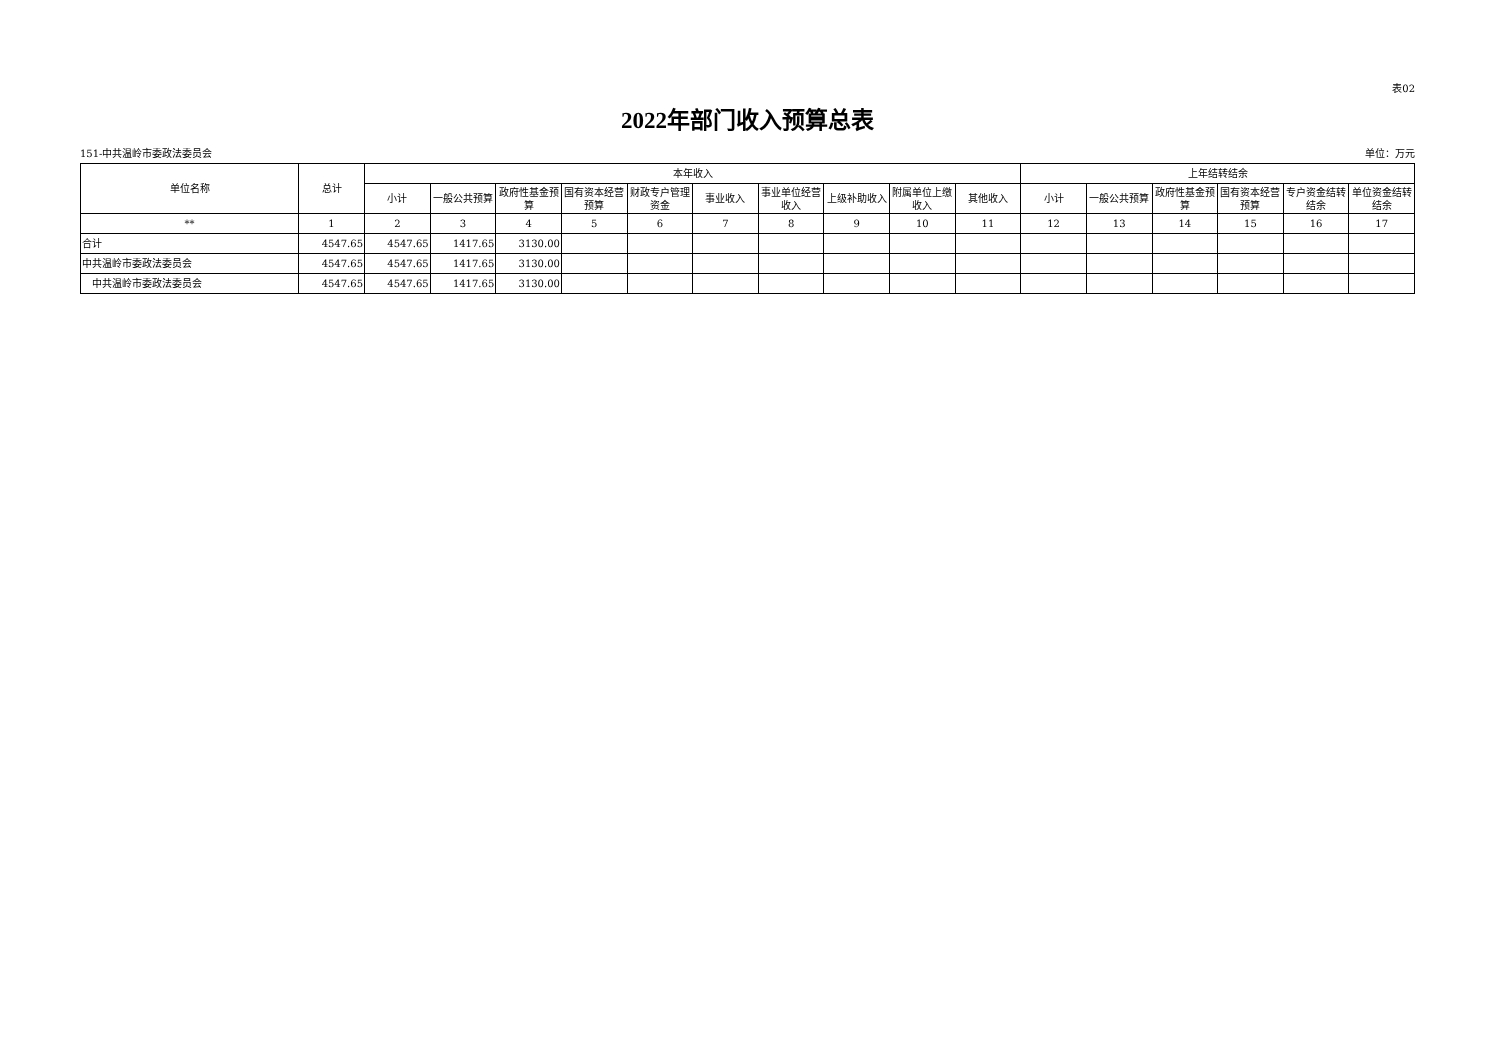表02
2022年部门收入预算总表
151-中共温岭市委政法委员会 单位：万元
| 单位名称 | 总计 | 本年收入 | | | | | | | | | | 上年结转结余 | | | | | |
| --- | --- | --- | --- | --- | --- | --- | --- | --- | --- | --- | --- | --- | --- | --- | --- | --- | --- |
| | | 小计 | 一般公共预算 | 政府性基金预算 | 国有资本经营预算 | 财政专户管理资金 | 事业收入 | 事业单位经营收入 | 上级补助收入 | 附属单位上缴收入 | 其他收入 | 小计 | 一般公共预算 | 政府性基金预算 | 国有资本经营预算 | 专户资金结转结余 | 单位资金结转结余 |
| ** | 1 | 2 | 3 | 4 | 5 | 6 | 7 | 8 | 9 | 10 | 11 | 12 | 13 | 14 | 15 | 16 | 17 |
| 合计 | 4547.65 | 4547.65 | 1417.65 | 3130.00 | | | | | | | | | | | | | |
| 中共温岭市委政法委员会 | 4547.65 | 4547.65 | 1417.65 | 3130.00 | | | | | | | | | | | | | |
| 中共温岭市委政法委员会 | 4547.65 | 4547.65 | 1417.65 | 3130.00 | | | | | | | | | | | | | |